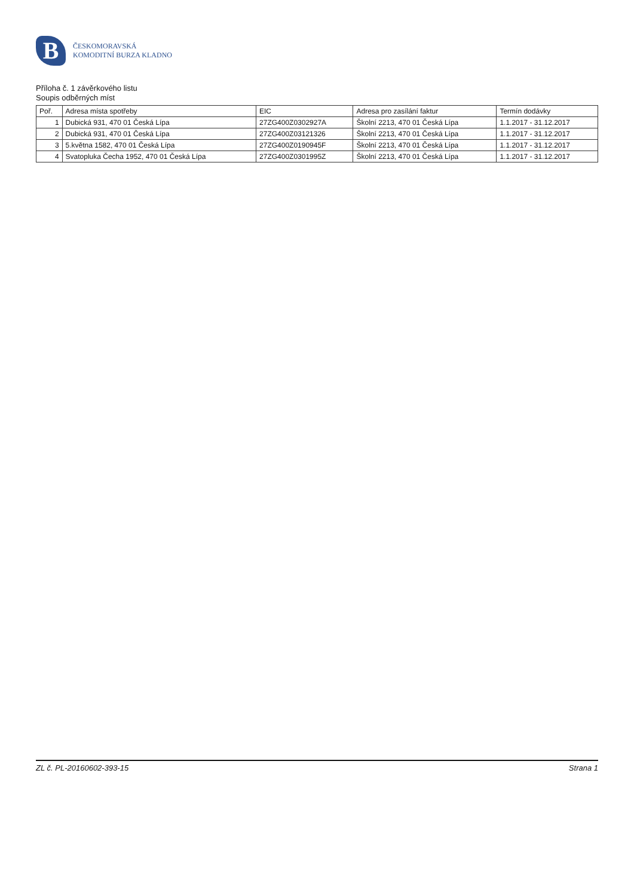B
ČESKOMORAVSKÁ
KOMODITNÍ BURZA KLADNO
Příloha č. 1 závěrkového listu
Soupis odběrných míst
| Poř. | Adresa místa spotřeby | EIC | Adresa pro zasílání faktur | Termín dodávky |
| --- | --- | --- | --- | --- |
| 1 | Dubická 931, 470 01 Česká Lípa | 27ZG400Z0302927A | Školní 2213, 470 01 Česká Lípa | 1.1.2017 - 31.12.2017 |
| 2 | Dubická 931, 470 01 Česká Lípa | 27ZG400Z03121326 | Školní 2213, 470 01 Česká Lípa | 1.1.2017 - 31.12.2017 |
| 3 | 5.května 1582, 470 01 Česká Lípa | 27ZG400Z0190945F | Školní 2213, 470 01 Česká Lípa | 1.1.2017 - 31.12.2017 |
| 4 | Svatopluka Čecha 1952, 470 01 Česká Lípa | 27ZG400Z0301995Z | Školní 2213, 470 01 Česká Lípa | 1.1.2017 - 31.12.2017 |
ZL č. PL-20160602-393-15 Strana 1